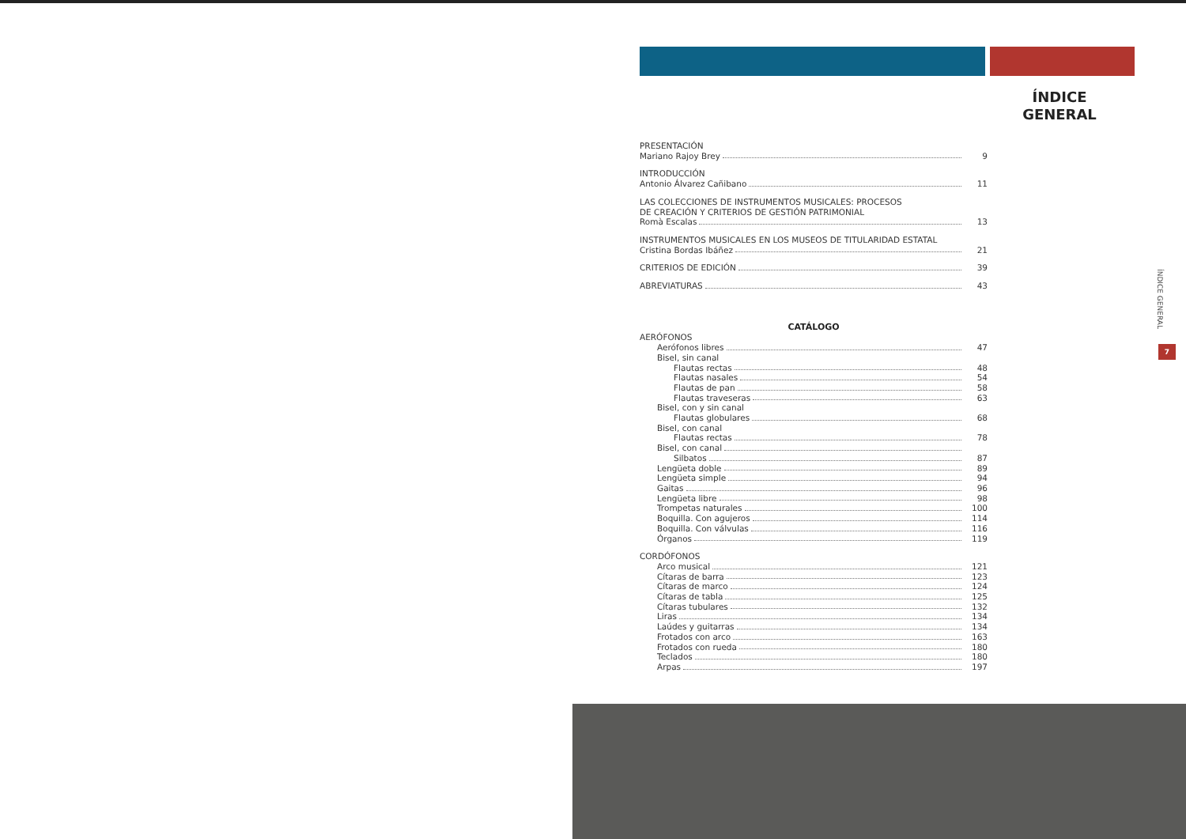ÍNDICE GENERAL
PRESENTACIÓN
Mariano Rajoy Brey 9
INTRODUCCIÓN
Antonio Álvarez Cañibano 11
LAS COLECCIONES DE INSTRUMENTOS MUSICALES: PROCESOS
DE CREACIÓN Y CRITERIOS DE GESTIÓN PATRIMONIAL
Romà Escalas 13
INSTRUMENTOS MUSICALES EN LOS MUSEOS DE TITULARIDAD ESTATAL
Cristina Bordas Ibáñez 21
CRITERIOS DE EDICIÓN 39
ABREVIATURAS 43
CATÁLOGO
AERÓFONOS
Aerófonos libres 47
Bisel, sin canal
Flautas rectas 48
Flautas nasales 54
Flautas de pan 58
Flautas traveseras 63
Bisel, con y sin canal
Flautas globulares 68
Bisel, con canal
Flautas rectas 78
Bisel, con canal
Silbatos 87
Lengüeta doble 89
Lengüeta simple 94
Gaitas 96
Lengüeta libre 98
Trompetas naturales 100
Boquilla. Con agujeros 114
Boquilla. Con válvulas 116
Órganos 119
CORDÓFONOS
Arco musical 121
Cítaras de barra 123
Cítaras de marco 124
Cítaras de tabla 125
Cítaras tubulares 132
Liras 134
Laúdes y guitarras 134
Frotados con arco 163
Frotados con rueda 180
Teclados 180
Arpas 197
ÍNDICE GENERAL
7